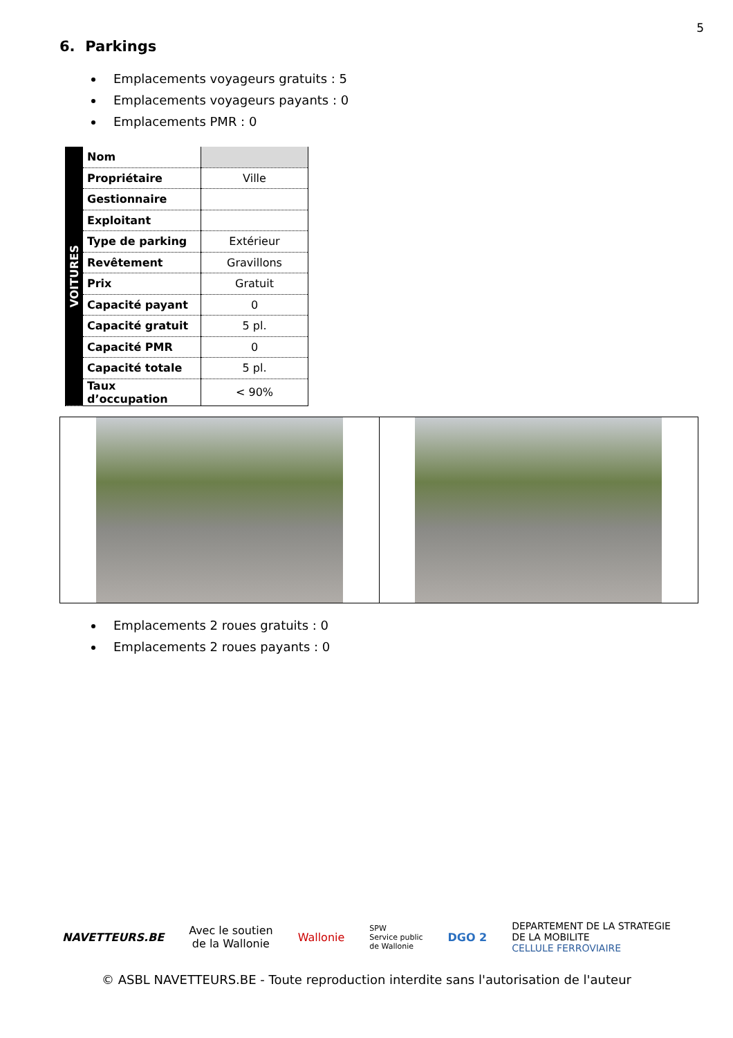5
6. Parkings
Emplacements voyageurs gratuits : 5
Emplacements voyageurs payants : 0
Emplacements PMR : 0
| VOITURES | Nom | |
| | Propriétaire | Ville |
| | Gestionnaire | |
| | Exploitant | |
| | Type de parking | Extérieur |
| | Revêtement | Gravillons |
| | Prix | Gratuit |
| | Capacité payant | 0 |
| | Capacité gratuit | 5 pl. |
| | Capacité PMR | 0 |
| | Capacité totale | 5 pl. |
| | Taux d’occupation | < 90% |
Emplacements 2 roues gratuits : 0
Emplacements 2 roues payants : 0
NAVETTEURS.BE
Avec le soutien
de la Wallonie
Wallonie
SPW
Service public
de Wallonie
DGO 2
DEPARTEMENT DE LA STRATEGIE
DE LA MOBILITE
CELLULE FERROVIAIRE
© ASBL NAVETTEURS.BE - Toute reproduction interdite sans l'autorisation de l'auteur